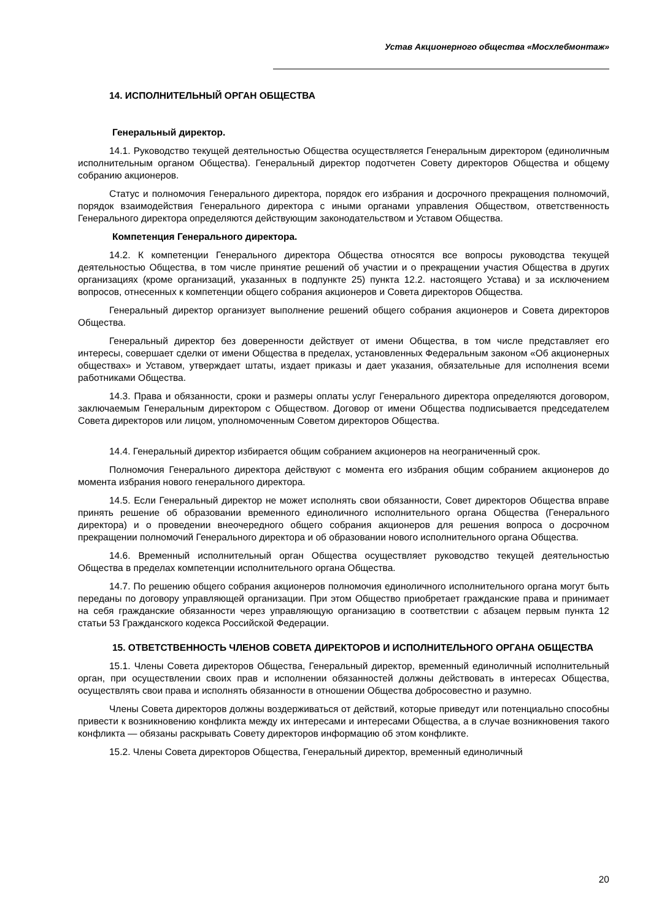Устав Акционерного общества «Мосхлебмонтаж»
14. ИСПОЛНИТЕЛЬНЫЙ ОРГАН ОБЩЕСТВА
Генеральный директор.
14.1. Руководство текущей деятельностью Общества осуществляется Генеральным директором (единоличным исполнительным органом Общества). Генеральный директор подотчетен Совету директоров Общества и общему собранию акционеров.
Статус и полномочия Генерального директора, порядок его избрания и досрочного прекращения полномочий, порядок взаимодействия Генерального директора с иными органами управления Обществом, ответственность Генерального директора определяются действующим законодательством и Уставом Общества.
Компетенция Генерального директора.
14.2. К компетенции Генерального директора Общества относятся все вопросы руководства текущей деятельностью Общества, в том числе принятие решений об участии и о прекращении участия Общества в других организациях (кроме организаций, указанных в подпункте 25) пункта 12.2. настоящего Устава) и за исключением вопросов, отнесенных к компетенции общего собрания акционеров и Совета директоров Общества.
Генеральный директор организует выполнение решений общего собрания акционеров и Совета директоров Общества.
Генеральный директор без доверенности действует от имени Общества, в том числе представляет его интересы, совершает сделки от имени Общества в пределах, установленных Федеральным законом «Об акционерных обществах» и Уставом, утверждает штаты, издает приказы и дает указания, обязательные для исполнения всеми работниками Общества.
14.3. Права и обязанности, сроки и размеры оплаты услуг Генерального директора определяются договором, заключаемым Генеральным директором с Обществом. Договор от имени Общества подписывается председателем Совета директоров или лицом, уполномоченным Советом директоров Общества.
14.4. Генеральный директор избирается общим собранием акционеров на неограниченный срок.
Полномочия Генерального директора действуют с момента его избрания общим собранием акционеров до момента избрания нового генерального директора.
14.5. Если Генеральный директор не может исполнять свои обязанности, Совет директоров Общества вправе принять решение об образовании временного единоличного исполнительного органа Общества (Генерального директора) и о проведении внеочередного общего собрания акционеров для решения вопроса о досрочном прекращении полномочий Генерального директора и об образовании нового исполнительного органа Общества.
14.6. Временный исполнительный орган Общества осуществляет руководство текущей деятельностью Общества в пределах компетенции исполнительного органа Общества.
14.7. По решению общего собрания акционеров полномочия единоличного исполнительного органа могут быть переданы по договору управляющей организации. При этом Общество приобретает гражданские права и принимает на себя гражданские обязанности через управляющую организацию в соответствии с абзацем первым пункта 12 статьи 53 Гражданского кодекса Российской Федерации.
15. ОТВЕТСТВЕННОСТЬ ЧЛЕНОВ СОВЕТА ДИРЕКТОРОВ И ИСПОЛНИТЕЛЬНОГО ОРГАНА ОБЩЕСТВА
15.1. Члены Совета директоров Общества, Генеральный директор, временный единоличный исполнительный орган, при осуществлении своих прав и исполнении обязанностей должны действовать в интересах Общества, осуществлять свои права и исполнять обязанности в отношении Общества добросовестно и разумно.
Члены Совета директоров должны воздерживаться от действий, которые приведут или потенциально способны привести к возникновению конфликта между их интересами и интересами Общества, а в случае возникновения такого конфликта — обязаны раскрывать Совету директоров информацию об этом конфликте.
15.2. Члены Совета директоров Общества, Генеральный директор, временный единоличный
20